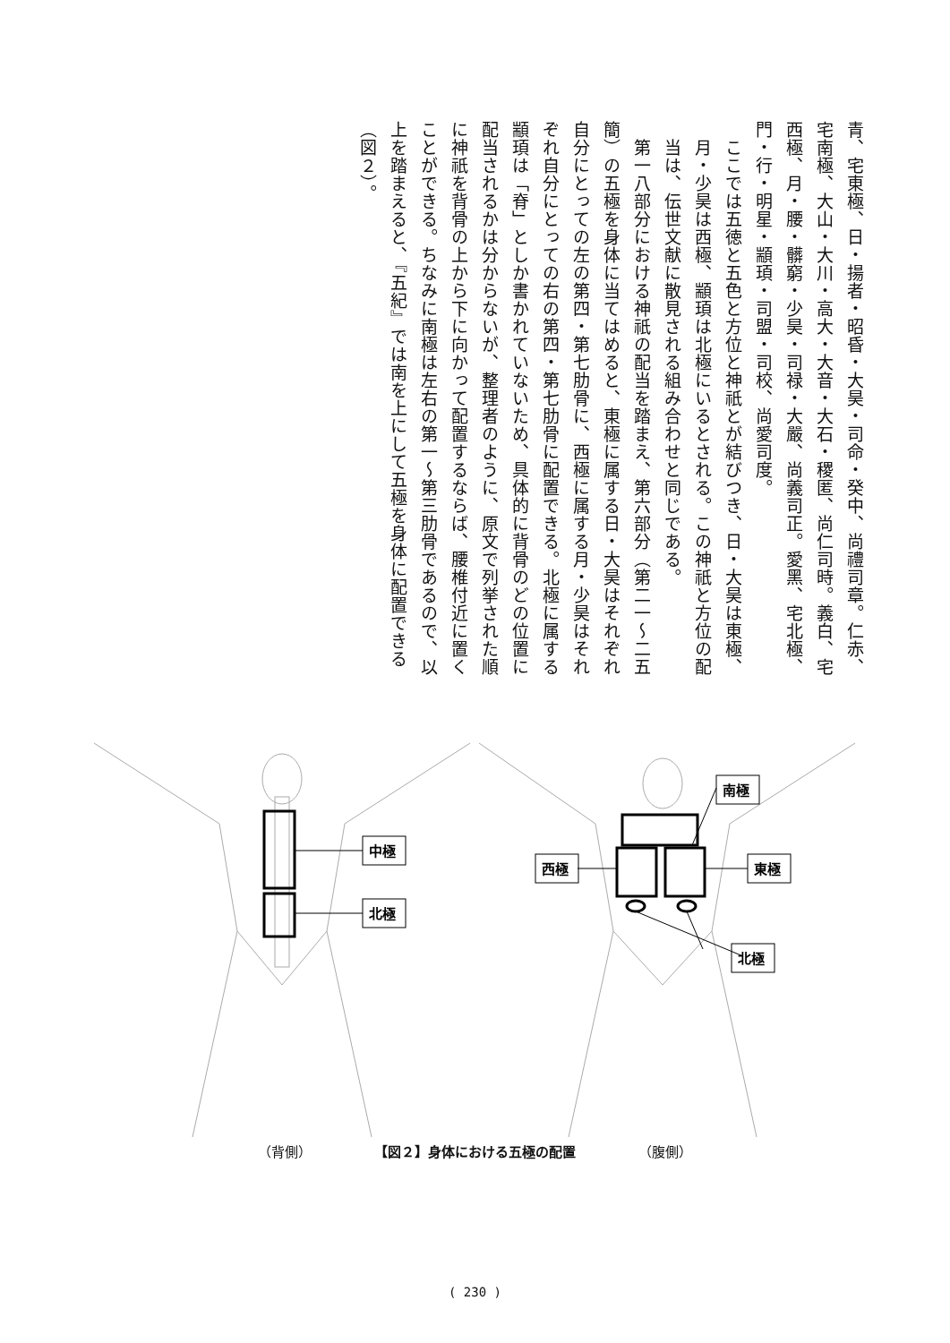青、宅東極、日・揚者・昭昏・大昊・司命・癸中、尚禮司章。仁赤、宅南極、大山・大川・高大・大音・大石・稷匿、尚仁司時。義白、宅西極、月・腰・髒窮・少昊・司禄・大嚴、尚義司正。愛黑、宅北極、門・行・明星・顓頊・司盟・司校、尚愛司度。
ここでは五徳と五色と方位と神祇とが結びつき、日・大昊は東極、月・少昊は西極、顓頊は北極にいるとされる。この神祇と方位の配当は、伝世文献に散見される組み合わせと同じである。
　第一八部分における神祇の配当を踏まえ、第六部分（第二一〜二五簡）の五極を身体に当てはめると、東極に属する日・大昊はそれぞれ自分にとっての左の第四・第七肋骨に、西極に属する月・少昊はそれぞれ自分にとっての右の第四・第七肋骨に配置できる。北極に属する顓頊は「脊」としか書かれていないため、具体的に背骨のどの位置に配当されるかは分からないが、整理者のように、原文で列挙された順に神祇を背骨の上から下に向かって配置するならば、腰椎付近に置くことができる。ちなみに南極は左右の第一〜第三肋骨であるので、以上を踏まえると、『五紀』では南を上にして五極を身体に配置できる（図２）。
中極
北極
西極
東極
南極
北極
（背側） 【図２】身体における五極の配置 （腹側）
( 230 )